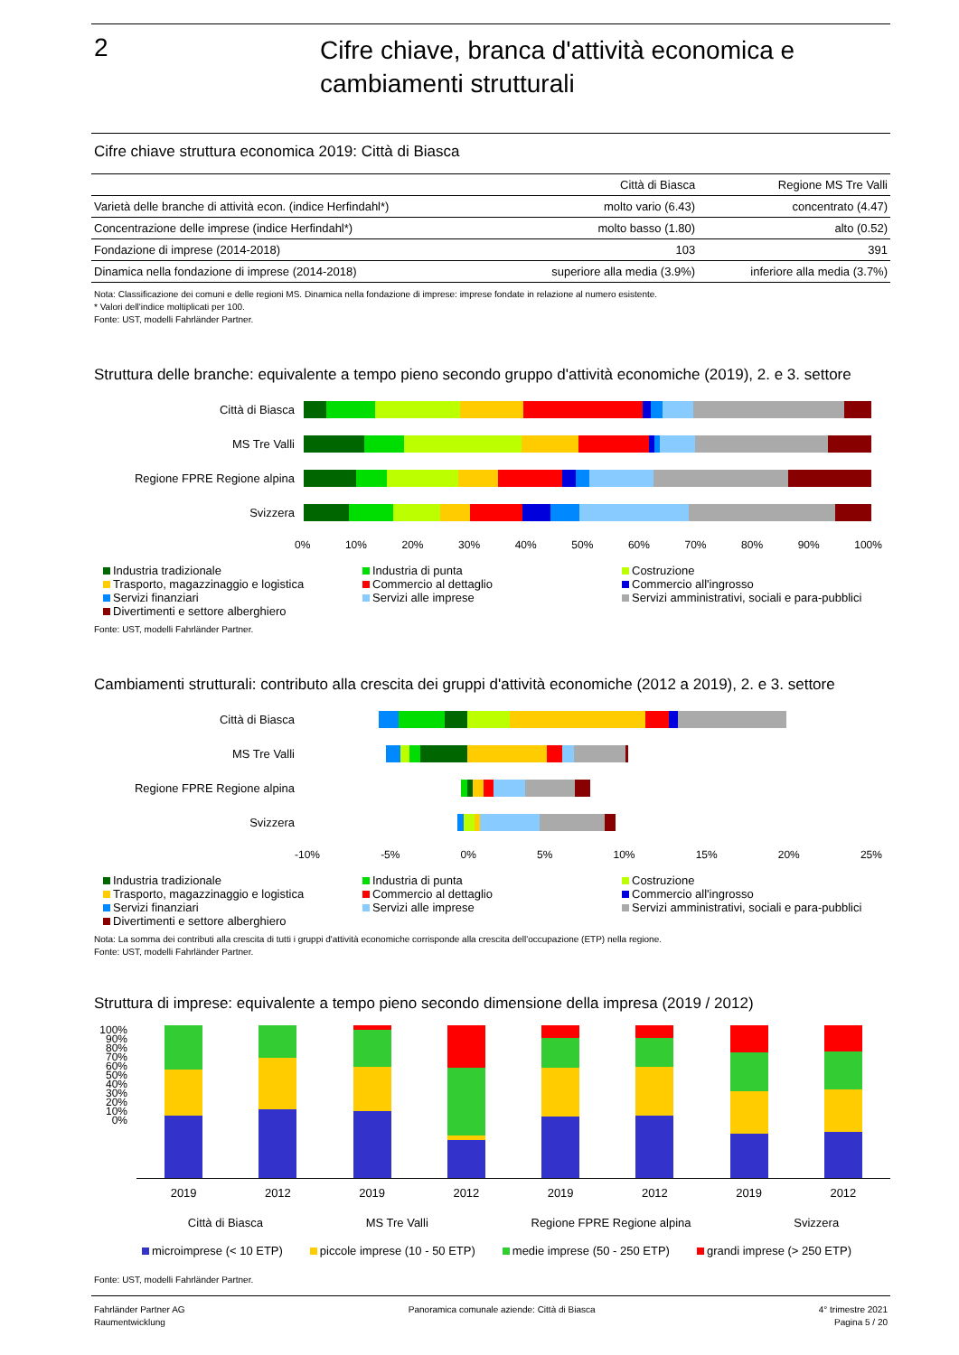2
Cifre chiave, branca d'attività economica e
cambiamenti strutturali
Cifre chiave struttura economica 2019: Città di Biasca
| | Città di Biasca | Regione MS Tre Valli |
| --- | --- | --- |
| Varietà delle branche di attività econ. (indice Herfindahl*) | molto vario (6.43) | concentrato (4.47) |
| Concentrazione delle imprese (indice Herfindahl*) | molto basso (1.80) | alto (0.52) |
| Fondazione di imprese (2014-2018) | 103 | 391 |
| Dinamica nella fondazione di imprese (2014-2018) | superiore alla media (3.9%) | inferiore alla media (3.7%) |
Nota: Classificazione dei comuni e delle regioni MS. Dinamica nella fondazione di imprese: imprese fondate in relazione al numero esistente.
* Valori dell'indice moltiplicati per 100.
Fonte: UST, modelli Fahrländer Partner.
Struttura delle branche: equivalente a tempo pieno secondo gruppo d'attività economiche (2019), 2. e 3. settore
Città di Biasca
MS Tre Valli
Regione FPRE Regione alpina
Svizzera
0% 10% 20% 30% 40% 50% 60% 70% 80% 90% 100%
Industria tradizionale Industria di punta Costruzione Trasporto, magazzinaggio e logistica Commercio al dettaglio Commercio all'ingrosso Servizi finanziari Servizi alle imprese Servizi amministrativi, sociali e para-pubblici Divertimenti e settore alberghiero
Fonte: UST, modelli Fahrländer Partner.
Cambiamenti strutturali: contributo alla crescita dei gruppi d'attività economiche (2012 a 2019), 2. e 3. settore
Città di Biasca
MS Tre Valli
Regione FPRE Regione alpina
Svizzera
-10% -5% 0% 5% 10% 15% 20% 25%
Industria tradizionale Industria di punta Costruzione Trasporto, magazzinaggio e logistica Commercio al dettaglio Commercio all'ingrosso Servizi finanziari Servizi alle imprese Servizi amministrativi, sociali e para-pubblici Divertimenti e settore alberghiero
Nota: La somma dei contributi alla crescita di tutti i gruppi d'attività economiche corrisponde alla crescita dell'occupazione (ETP) nella regione.
Fonte: UST, modelli Fahrländer Partner.
Struttura di imprese: equivalente a tempo pieno secondo dimensione della impresa (2019 / 2012)
100% 90% 80% 70% 60% 50% 40% 30% 20% 10% 0%
2019 2012 2019 2012 2019 2012 2019 2012
Città di Biasca MS Tre Valli Regione FPRE Regione alpina Svizzera
microimprese (< 10 ETP) piccole imprese (10 - 50 ETP) medie imprese (50 - 250 ETP) grandi imprese (> 250 ETP)
Fonte: UST, modelli Fahrländer Partner.
Fahrländer Partner AG
Raumentwicklung
Panoramica comunale aziende: Città di Biasca
4° trimestre 2021
Pagina 5 / 20